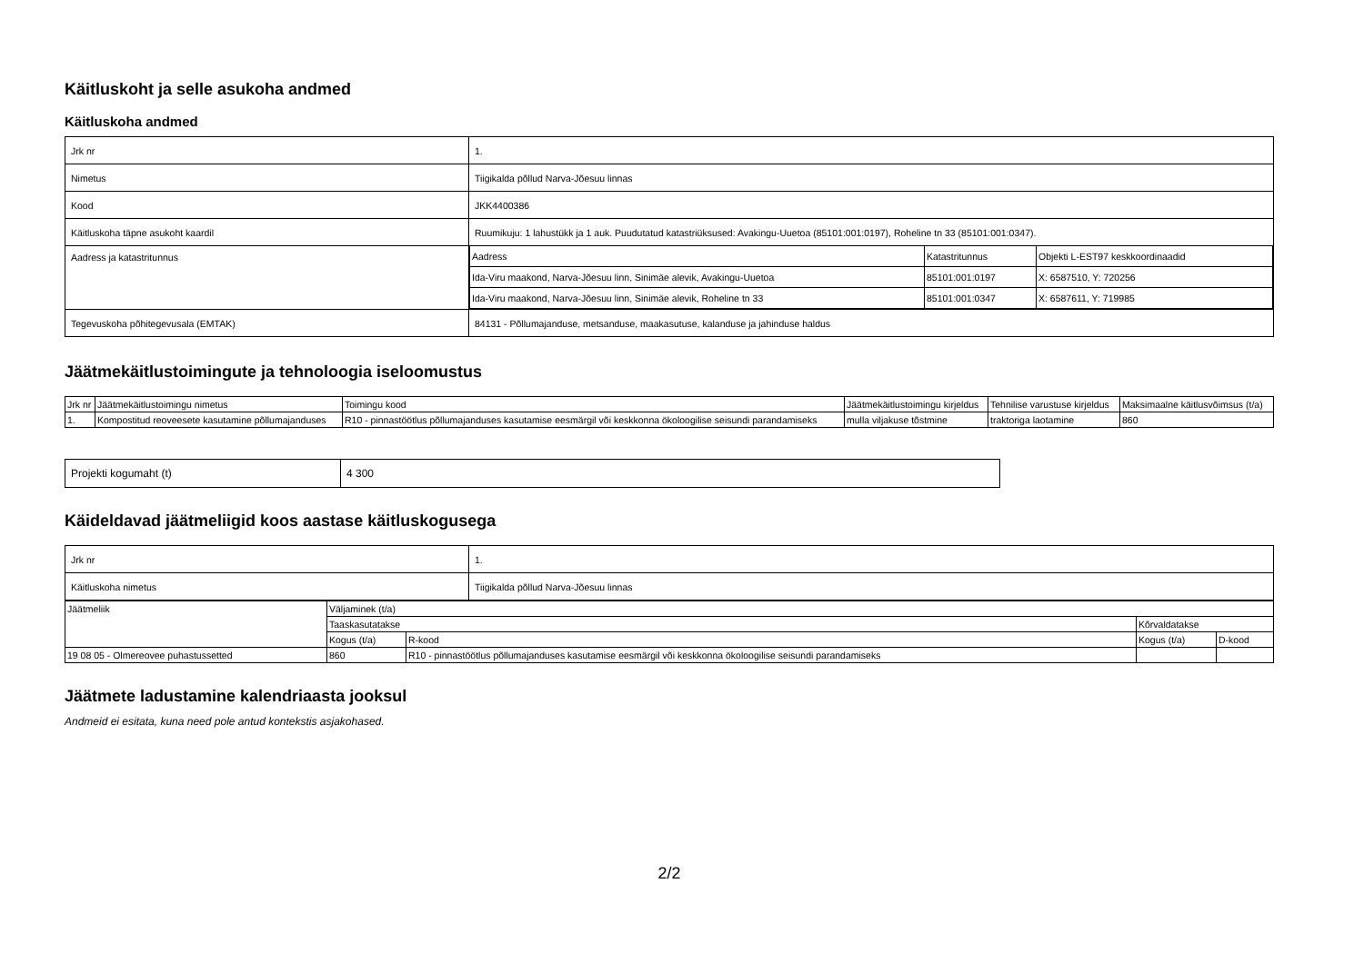Käitluskoht ja selle asukoha andmed
Käitluskoha andmed
| Jrk nr | 1. |
| Nimetus | Tiigikalda põllud Narva-Jõesuu linnas |
| Kood | JKK4400386 |
| Käitluskoha täpne asukoht kaardil | Ruumikuju: 1 lahustükk ja 1 auk. Puudutatud katastriüksused: Avakingu-Uuetoa (85101:001:0197), Roheline tn 33 (85101:001:0347). |
| Aadress ja katastritunnus | / Aadress / Katastritunnus / Objekti L-EST97 keskkoordinaadid / / Ida-Viru maakond, Narva-Jõesuu linn, Sinimäe alevik, Avakingu-Uuetoa / 85101:001:0197 / X: 6587510, Y: 720256 / / Ida-Viru maakond, Narva-Jõesuu linn, Sinimäe alevik, Roheline tn 33 / 85101:001:0347 / X: 6587611, Y: 719985 / |
| Tegevuskoha põhitegevusala (EMTAK) | 84131 - Põllumajanduse, metsanduse, maakasutuse, kalanduse ja jahinduse haldus |
Jäätmekäitlustoimingute ja tehnoloogia iseloomustus
| Jrk nr | Jäätmekäitlustoimingu nimetus | Toimingu kood | Jäätmekäitlustoimingu kirjeldus | Tehnilise varustuse kirjeldus | Maksimaalne käitlusvõimsus (t/a) |
| --- | --- | --- | --- | --- | --- |
| 1. | Kompostitud reoveesete kasutamine põllumajanduses | R10 - pinnastöötlus põllumajanduses kasutamise eesmärgil või keskkonna ökoloogilise seisundi parandamiseks | mulla viljakuse tõstmine | traktoriga laotamine | 860 |
| Projekti kogumaht (t) | 4 300 |
Käideldavad jäätmeliigid koos aastase käitluskogusega
| Jrk nr | 1. |
| Käitluskoha nimetus | Tiigikalda põllud Narva-Jõesuu linnas |
| Jäätmeliik | Väljaminek (t/a) | | | |
| | Taaskasutatakse | | Kõrvaldatakse | |
| | Kogus (t/a) | R-kood | Kogus (t/a) | D-kood |
| 19 08 05 - Olmereovee puhastussetted | 860 | R10 - pinnastöötlus põllumajanduses kasutamise eesmärgil või keskkonna ökoloogilise seisundi parandamiseks | | |
Jäätmete ladustamine kalendriaasta jooksul
Andmeid ei esitata, kuna need pole antud kontekstis asjakohased.
2/2